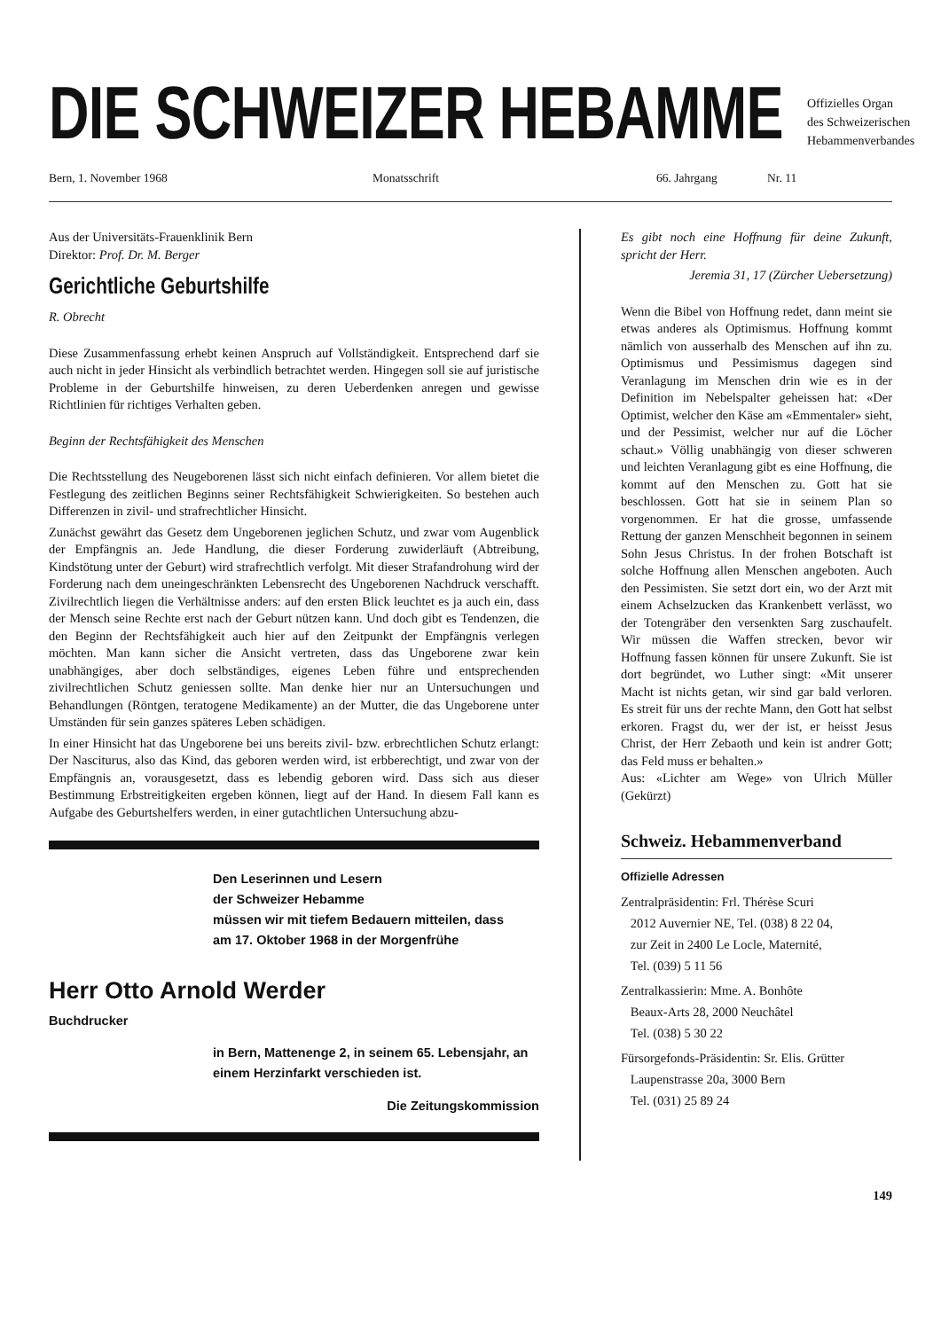DIE SCHWEIZER HEBAMME
Offizielles Organ
des Schweizerischen
Hebammenverbandes
Bern, 1. November 1968 Monatsschrift 66. Jahrgang Nr. 11
Aus der Universitäts-Frauenklinik Bern
Direktor: Prof. Dr. M. Berger
Gerichtliche Geburtshilfe
R. Obrecht
Diese Zusammenfassung erhebt keinen Anspruch auf Vollständigkeit. Entsprechend darf sie auch nicht in jeder Hinsicht als verbindlich betrachtet werden. Hingegen soll sie auf juristische Probleme in der Geburtshilfe hinweisen, zu deren Ueberdenken anregen und gewisse Richtlinien für richtiges Verhalten geben.
Beginn der Rechtsfähigkeit des Menschen
Die Rechtsstellung des Neugeborenen lässt sich nicht einfach definieren. Vor allem bietet die Festlegung des zeitlichen Beginns seiner Rechtsfähigkeit Schwierigkeiten. So bestehen auch Differenzen in zivil- und strafrechtlicher Hinsicht.
Zunächst gewährt das Gesetz dem Ungeborenen jeglichen Schutz, und zwar vom Augenblick der Empfängnis an. Jede Handlung, die dieser Forderung zuwiderläuft (Abtreibung, Kindstötung unter der Geburt) wird strafrechtlich verfolgt. Mit dieser Strafandrohung wird der Forderung nach dem uneingeschränkten Lebensrecht des Ungeborenen Nachdruck verschafft. Zivilrechtlich liegen die Verhältnisse anders: auf den ersten Blick leuchtet es ja auch ein, dass der Mensch seine Rechte erst nach der Geburt nützen kann. Und doch gibt es Tendenzen, die den Beginn der Rechtsfähigkeit auch hier auf den Zeitpunkt der Empfängnis verlegen möchten. Man kann sicher die Ansicht vertreten, dass das Ungeborene zwar kein unabhängiges, aber doch selbständiges, eigenes Leben führe und entsprechenden zivilrechtlichen Schutz geniessen sollte. Man denke hier nur an Untersuchungen und Behandlungen (Röntgen, teratogene Medikamente) an der Mutter, die das Ungeborene unter Umständen für sein ganzes späteres Leben schädigen.
In einer Hinsicht hat das Ungeborene bei uns bereits zivil- bzw. erbrechtlichen Schutz erlangt: Der Nasciturus, also das Kind, das geboren werden wird, ist erbberechtigt, und zwar von der Empfängnis an, vorausgesetzt, dass es lebendig geboren wird. Dass sich aus dieser Bestimmung Erbstreitigkeiten ergeben können, liegt auf der Hand. In diesem Fall kann es Aufgabe des Geburtshelfers werden, in einer gutachtlichen Untersuchung abzu-
Den Leserinnen und Lesern
der Schweizer Hebamme
müssen wir mit tiefem Bedauern mitteilen, dass
am 17. Oktober 1968 in der Morgenfrühe
Herr Otto Arnold Werder
Buchdrucker
in Bern, Mattenenge 2, in seinem 65. Lebensjahr, an einem Herzinfarkt verschieden ist.
Die Zeitungskommission
Es gibt noch eine Hoffnung für deine Zukunft, spricht der Herr.
Jeremia 31, 17 (Zürcher Uebersetzung)
Wenn die Bibel von Hoffnung redet, dann meint sie etwas anderes als Optimismus. Hoffnung kommt nämlich von ausserhalb des Menschen auf ihn zu. Optimismus und Pessimismus dagegen sind Veranlagung im Menschen drin wie es in der Definition im Nebelspalter geheissen hat: «Der Optimist, welcher den Käse am «Emmentaler» sieht, und der Pessimist, welcher nur auf die Löcher schaut.» Völlig unabhängig von dieser schweren und leichten Veranlagung gibt es eine Hoffnung, die kommt auf den Menschen zu. Gott hat sie beschlossen. Gott hat sie in seinem Plan so vorgenommen. Er hat die grosse, umfassende Rettung der ganzen Menschheit begonnen in seinem Sohn Jesus Christus. In der frohen Botschaft ist solche Hoffnung allen Menschen angeboten. Auch den Pessimisten. Sie setzt dort ein, wo der Arzt mit einem Achselzucken das Krankenbett verlässt, wo der Totengräber den versenkten Sarg zuschaufelt. Wir müssen die Waffen strecken, bevor wir Hoffnung fassen können für unsere Zukunft. Sie ist dort begründet, wo Luther singt: «Mit unserer Macht ist nichts getan, wir sind gar bald verloren. Es streit für uns der rechte Mann, den Gott hat selbst erkoren. Fragst du, wer der ist, er heisst Jesus Christ, der Herr Zebaoth und kein ist andrer Gott; das Feld muss er behalten.»
Aus: «Lichter am Wege» von Ulrich Müller (Gekürzt)
Schweiz. Hebammenverband
Offizielle Adressen
Zentralpräsidentin: Frl. Thérèse Scuri
2012 Auvernier NE, Tel. (038) 8 22 04,
zur Zeit in 2400 Le Locle, Maternité,
Tel. (039) 5 11 56
Zentralkassierin: Mme. A. Bonhôte
Beaux-Arts 28, 2000 Neuchâtel
Tel. (038) 5 30 22
Fürsorgefonds-Präsidentin: Sr. Elis. Grütter
Laupenstrasse 20a, 3000 Bern
Tel. (031) 25 89 24
149